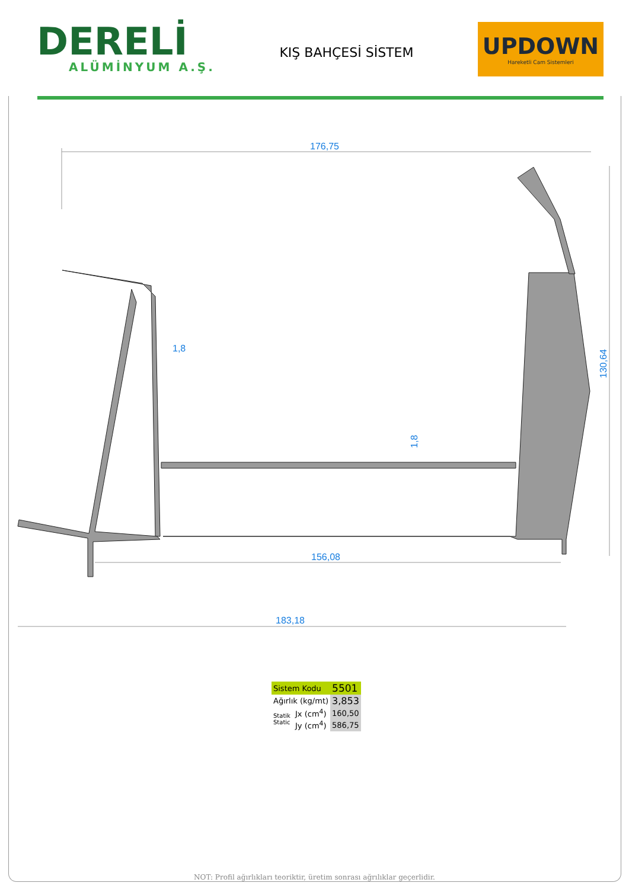DERELİ
ALÜMİNYUM A.Ş.
KIŞ BAHÇESİ SİSTEM
UPDOWN
Hareketli Cam Sistemleri
176,75
1,8
1,8
156,08
183,18
130,64
| Sistem Kodu | | 5501 |
| Ağırlık (kg/mt) | | 3,853 |
| Statik Static | Jx (cm<sup>4</sup>) | 160,50 |
| | Jy (cm<sup>4</sup>) | 586,75 |
NOT: Profil ağırlıkları teoriktir, üretim sonrası ağrılıklar geçerlidir.